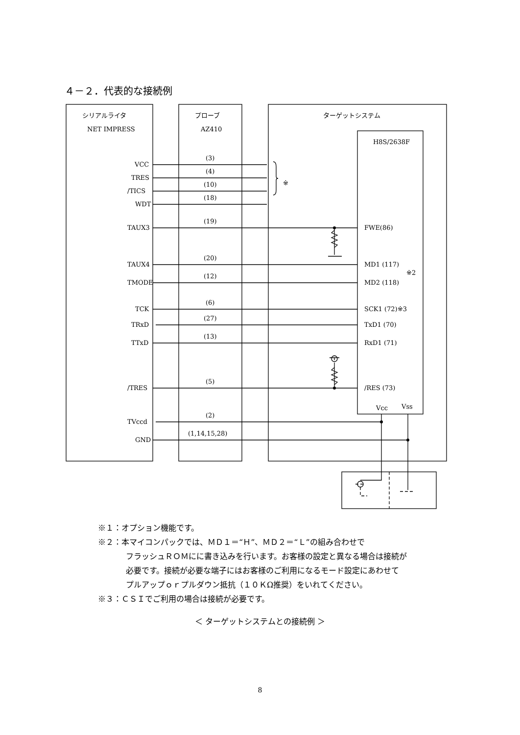４－２．代表的な接続例
シリアルライタ
NET IMPRESS
プローブ
AZ410
ターゲットシステム
H8S/2638F
VCC
TRES
/TICS
WDT
TAUX3
TAUX4
TMODE
TCK
TRxD
TTxD
/TRES
TVccd
GND
(3)
(4)
(10)
(18)
(19)
(20)
(12)
(6)
(27)
(13)
(5)
(2)
(1,14,15,28)
※
FWE(86)
MD1 (117)
MD2 (118)
※2
SCK1 (72)※3
TxD1 (70)
RxD1 (71)
/RES (73)
Vcc
Vss
※１：オプション機能です。
※２：本マイコンパックでは、ＭＤ１＝“Ｈ”、ＭＤ２＝“Ｌ”の組み合わせで
フラッシュＲＯＭにに書き込みを行います。お客様の設定と異なる場合は接続が
必要です。接続が必要な端子にはお客様のご利用になるモード設定にあわせて
プルアップｏｒプルダウン抵抗（１０ＫΩ推奨）をいれてください。
※３：ＣＳＩでご利用の場合は接続が必要です。
＜ ターゲットシステムとの接続例 ＞
8